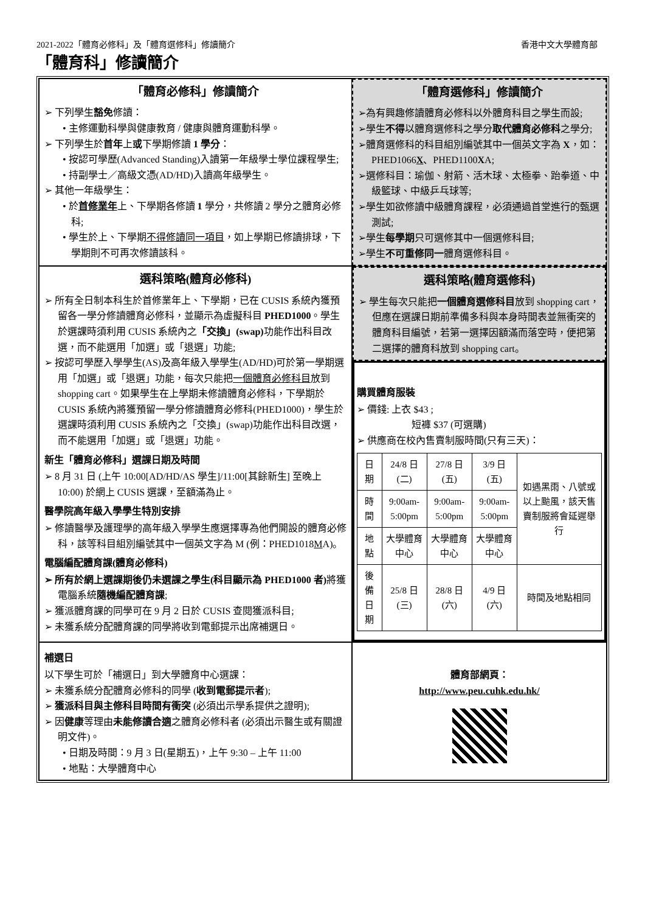2021-2022「體育必修科」及「體育選修科」修讀簡介 香港中文大學體育部
「體育科」修讀簡介
「體育必修科」修讀簡介
➢ 下列學生豁免修讀：
• 主修運動科學與健康教育 / 健康與體育運動科學。
➢ 下列學生於首年上或下學期修讀 1 學分：
• 按認可學歷(Advanced Standing)入讀第一年級學士學位課程學生;
• 持副學士／高級文憑(AD/HD)入讀高年級學生。
➢ 其他一年級學生：
• 於首修業年上、下學期各修讀 1 學分，共修讀 2 學分之體育必修科;
• 學生於上、下學期不得修讀同一項目，如上學期已修讀排球，下學期則不可再次修讀該科。
「體育選修科」修讀簡介
➢為有興趣修讀體育必修科以外體育科目之學生而設;
➢學生不得以體育選修科之學分取代體育必修科之學分;
➢體育選修科的科目組別編號其中一個英文字為 X，如：PHED1066X、PHED1100XA;
➢選修科目：瑜伽、射箭、活木球、太極拳、跆拳道、中級籃球、中級乒乓球等;
➢學生如欲修讀中級體育課程，必須通過首堂進行的甄選測試;
➢學生每學期只可選修其中一個選修科目;
➢學生不可重修同一體育選修科目。
選科策略(體育必修科)
➢ 所有全日制本科生於首修業年上、下學期，已在 CUSIS 系統內獲預留各一學分修讀體育必修科，並顯示為虛擬科目 PHED1000。學生於選課時須利用 CUSIS 系統內之「交換」(swap) 功能作出科目改選，而不能選用「加選」或「退選」功能;
➢ 按認可學歷入學學生(AS)及高年級入學學生(AD/HD)可於第一學期選用「加選」或「退選」功能，每次只能把一個體育必修科目放到 shopping cart。如果學生在上學期未修讀體育必修科，下學期於 CUSIS 系統內將獲預留一學分修讀體育必修科(PHED1000)，學生於選課時須利用 CUSIS 系統內之「交換」(swap)功能作出科目改選，而不能選用「加選」或「退選」功能。
新生「體育必修科」選課日期及時間
➢ 8 月 31 日 (上午 10:00[AD/HD/AS 學生]/11:00[其餘新生] 至晚上 10:00) 於網上 CUSIS 選課，至額滿為止。
醫學院高年級入學學生特別安排
➢ 修讀醫學及護理學的高年級入學學生應選擇專為他們開設的體育必修科，該等科目組別編號其中一個英文字為 M (例：PHED1018MA)。
電腦編配體育課(體育必修科)
➢ 所有於網上選課期後仍未選課之學生(科目顯示為 PHED1000 者) 將獲電腦系統隨機編配體育課;
➢ 獲派體育課的同學可在 9 月 2 日於 CUSIS 查閱獲派科目;
➢ 未獲系統分配體育課的同學將收到電郵提示出席補選日。
選科策略(體育選修科)
➢ 學生每次只能把一個體育選修科目放到 shopping cart，但應在選課日期前準備多科與本身時間表並無衝突的體育科目編號，若第一選擇因額滿而落空時，便把第二選擇的體育科放到 shopping cart。
購買體育服裝
➢ 價錢: 上衣 $43 ;
短褲 $37 (可選購)
➢ 供應商在校內售賣制服時間(只有三天)：
| 日期 | 24/8 日 (二) | 27/8 日 (五) | 3/9 日 (五) | 如遇黑雨、八號或以上颱風，該天售賣制服將會延遲舉行 |
| 時間 | 9:00am- 5:00pm | 9:00am- 5:00pm | 9:00am- 5:00pm | |
| 地點 | 大學體育中心 | 大學體育中心 | 大學體育中心 | |
| 後備日期 | 25/8 日 (三) | 28/8 日 (六) | 4/9 日 (六) | 時間及地點相同 |
補選日
以下學生可於「補選日」到大學體育中心選課：
➢ 未獲系統分配體育必修科的同學 (收到電郵提示者);
➢ 獲派科目與主修科目時間有衝突 (必須出示學系提供之證明);
➢ 因健康等理由未能修讀合適之體育必修科者 (必須出示醫生或有關證明文件)。
• 日期及時間：9 月 3 日(星期五)，上午 9:30 – 上午 11:00
• 地點：大學體育中心
體育部網頁：
http://www.peu.cuhk.edu.hk/